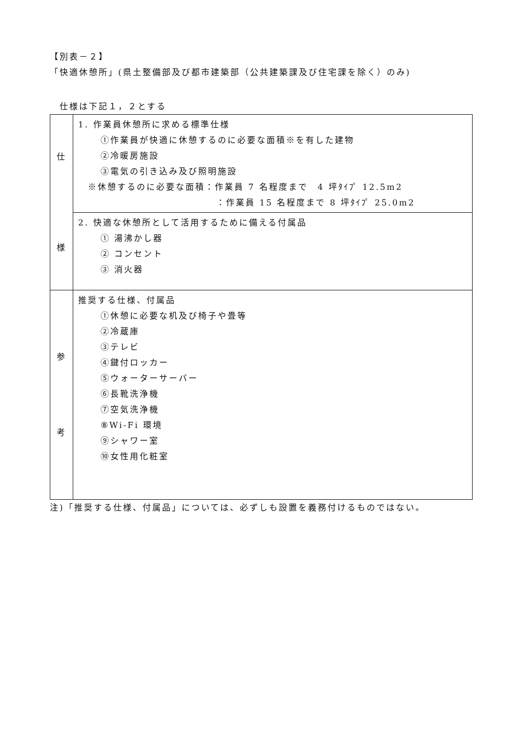【別表－２】
「快適休憩所」(県土整備部及び都市建築部（公共建築課及び住宅課を除く）のみ)
仕様は下記１，２とする
| 仕 様 | 1. 作業員休憩所に求める標準仕様 ①作業員が快適に休憩するのに必要な面積※を有した建物 ②冷暖房施設 ③電気の引き込み及び照明施設 ※休憩するのに必要な面積：作業員 7 名程度まで 4 坪ﾀｲﾌﾟ 12.5m2 ：作業員 15 名程度まで 8 坪ﾀｲﾌﾟ 25.0m2 |
| | 2. 快適な休憩所として活用するために備える付属品 ① 湯沸かし器 ② コンセント ③ 消火器 |
| 参 考 | 推奨する仕様、付属品 ①休憩に必要な机及び椅子や畳等 ②冷蔵庫 ③テレビ ④鍵付ロッカー ⑤ウォーターサーバー ⑥長靴洗浄機 ⑦空気洗浄機 ⑧Wi-Fi 環境 ⑨シャワー室 ⑩女性用化粧室 |
注)「推奨する仕様、付属品」については、必ずしも設置を義務付けるものではない。